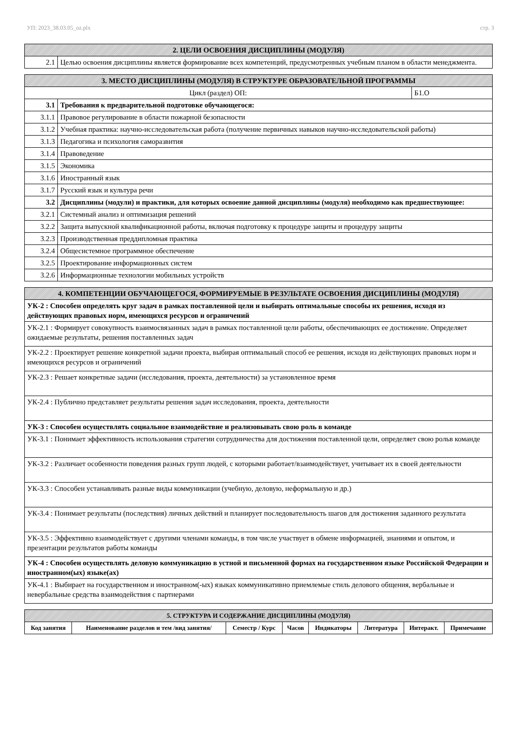УП: 2023_38.03.05_oz.plx стр. 3
| 2. ЦЕЛИ ОСВОЕНИЯ ДИСЦИПЛИНЫ (МОДУЛЯ) | |
| --- | --- |
| 2.1 | Целью освоения дисциплины является формирование всех компетенций, предусмотренных учебным планом в области менеджмента. |
| 3. МЕСТО ДИСЦИПЛИНЫ (МОДУЛЯ) В СТРУКТУРЕ ОБРАЗОВАТЕЛЬНОЙ ПРОГРАММЫ | | |
| --- | --- | --- |
| Цикл (раздел) ОП: | | Б1.О |
| 3.1 | Требования к предварительной подготовке обучающегося: | |
| 3.1.1 | Правовое регулирование в области пожарной безопасности | |
| 3.1.2 | Учебная практика: научно-исследовательская работа (получение первичных навыков научно-исследовательской работы) | |
| 3.1.3 | Педагогика и психология саморазвития | |
| 3.1.4 | Правоведение | |
| 3.1.5 | Экономика | |
| 3.1.6 | Иностранный язык | |
| 3.1.7 | Русский язык и культура речи | |
| 3.2 | Дисциплины (модули) и практики, для которых освоение данной дисциплины (модуля) необходимо как предшествующее: | |
| 3.2.1 | Системный анализ и оптимизация решений | |
| 3.2.2 | Защита выпускной квалификационной работы, включая подготовку к процедуре защиты и процедуру защиты | |
| 3.2.3 | Производственная преддипломная практика | |
| 3.2.4 | Общесистемное программное обеспечение | |
| 3.2.5 | Проектирование информационных систем | |
| 3.2.6 | Информационные технологии мобильных устройств | |
| 4. КОМПЕТЕНЦИИ ОБУЧАЮЩЕГОСЯ, ФОРМИРУЕМЫЕ В РЕЗУЛЬТАТЕ ОСВОЕНИЯ ДИСЦИПЛИНЫ (МОДУЛЯ) |
| --- |
| УК-2 : Способен определять круг задач в рамках поставленной цели и выбирать оптимальные способы их решения, исходя из действующих правовых норм, имеющихся ресурсов и ограничений |
| УК-2.1 : Формирует совокупность взаимосвязанных задач в рамках поставленной цели работы, обеспечивающих ее достижение. Определяет ожидаемые результаты, решения поставленных задач |
| УК-2.2 : Проектирует решение конкретной задачи проекта, выбирая оптимальный способ ее решения, исходя из действующих правовых норм и имеющихся ресурсов и ограничений |
| УК-2.3 : Решает конкретные задачи (исследования, проекта, деятельности) за установленное время |
| УК-2.4 : Публично представляет результаты решения задач исследования, проекта, деятельности |
| УК-3 : Способен осуществлять социальное взаимодействие и реализовывать свою роль в команде |
| УК-3.1 : Понимает эффективность использования стратегии сотрудничества для достижения поставленной цели, определяет свою рольв команде |
| УК-3.2 : Различает особенности поведения разных групп людей, с которыми работает/взаимодействует, учитывает их в своей деятельности |
| УК-3.3 : Способен устанавливать разные виды коммуникации (учебную, деловую, неформальную и др.) |
| УК-3.4 : Понимает результаты (последствия) личных действий и планирует последовательность шагов для достижения заданного результата |
| УК-3.5 : Эффективно взаимодействует с другими членами команды, в том числе участвует в обмене информацией, знаниями и опытом, и презентации результатов работы команды |
| УК-4 : Способен осуществлять деловую коммуникацию в устной и письменной формах на государственном языке Российской Федерации и иностранном(ых) языке(ах) |
| УК-4.1 : Выбирает на государственном и иностранном(-ых) языках коммуникативно приемлемые стиль делового общения, вербальные и невербальные средства взаимодействия с партнерами |
| 5. СТРУКТУРА И СОДЕРЖАНИЕ ДИСЦИПЛИНЫ (МОДУЛЯ) | | | | | | | |
| --- | --- | --- | --- | --- | --- | --- | --- |
| Код занятия | Наименование разделов и тем /вид занятия/ | Семестр / Курс | Часов | Индикаторы | Литература | Интеракт. | Примечание |